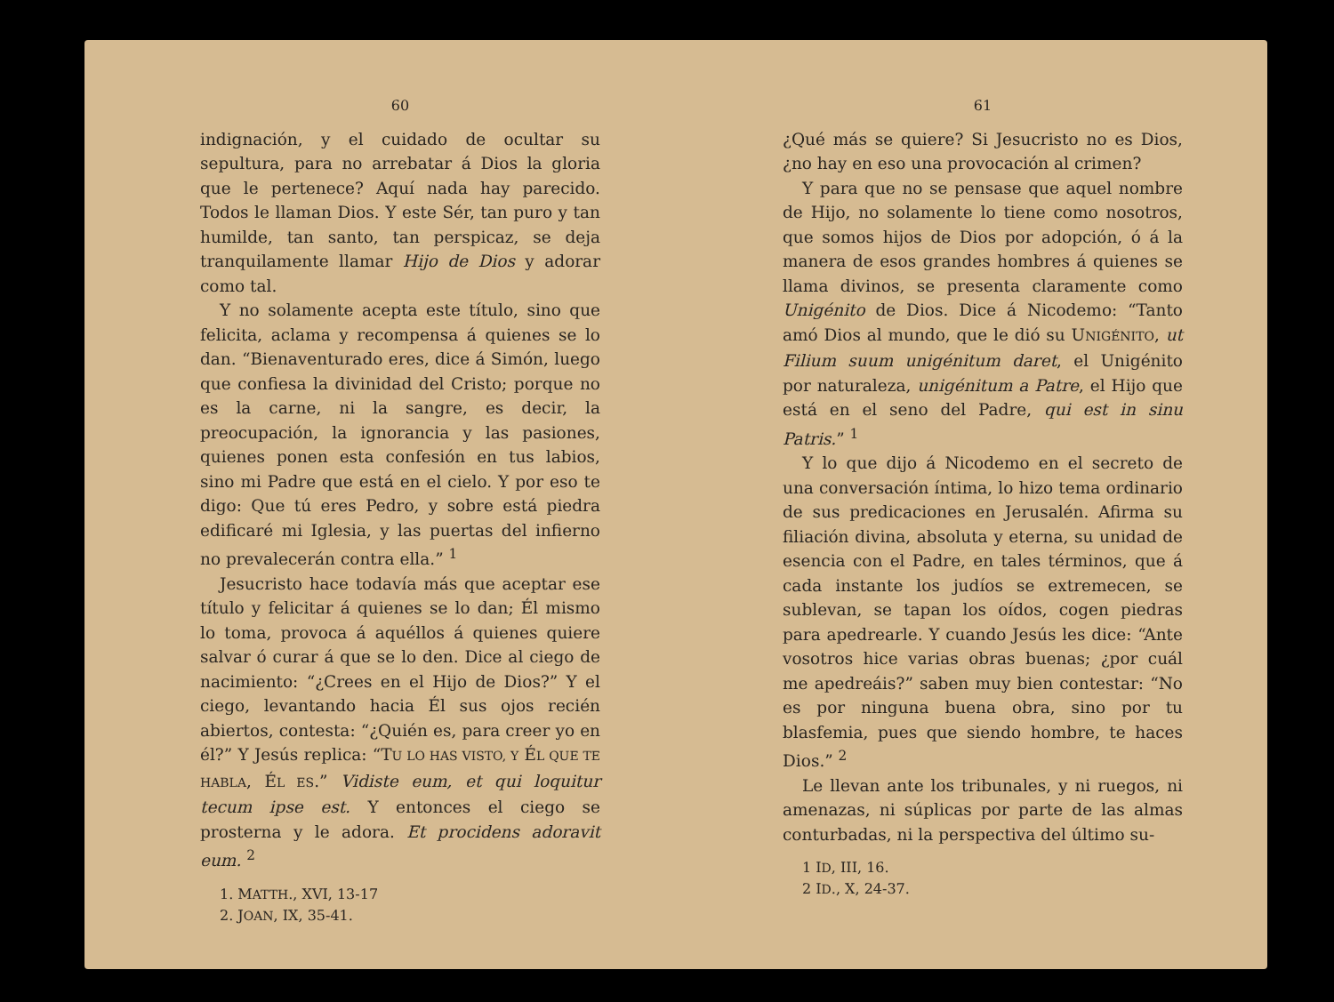60
indignación, y el cuidado de ocultar su sepultura, para no arrebatar á Dios la gloria que le pertenece? Aquí nada hay parecido. Todos le llaman Dios. Y este Sér, tan puro y tan humilde, tan santo, tan perspicaz, se deja tranquilamente llamar Hijo de Dios y adorar como tal.
Y no solamente acepta este título, sino que felicita, aclama y recompensa á quienes se lo dan. “Bienaventurado eres, dice á Simón, luego que confiesa la divinidad del Cristo; porque no es la carne, ni la sangre, es decir, la preocupación, la ignorancia y las pasiones, quienes ponen esta confesión en tus labios, sino mi Padre que está en el cielo. Y por eso te digo: Que tú eres Pedro, y sobre está piedra edificaré mi Iglesia, y las puertas del infierno no prevalecerán contra ella.” <sup>1</sup>
Jesucristo hace todavía más que aceptar ese título y felicitar á quienes se lo dan; Él mismo lo toma, provoca á aquéllos á quienes quiere salvar ó curar á que se lo den. Dice al ciego de nacimiento: “¿Crees en el Hijo de Dios?” Y el ciego, levantando hacia Él sus ojos recién abiertos, contesta: “¿Quién es, para creer yo en él?” Y Jesús replica: “TU LO HAS VISTO, Y ÉL QUE TE HABLA, ÉL ES.” Vidiste eum, et qui loquitur tecum ipse est. Y entonces el ciego se prosterna y le adora. Et procidens adoravit eum. <sup>2</sup>
1. MATTH., XVI, 13-17
2. JOAN, IX, 35-41.
61
¿Qué más se quiere? Si Jesucristo no es Dios, ¿no hay en eso una provocación al crimen?
Y para que no se pensase que aquel nombre de Hijo, no solamente lo tiene como nosotros, que somos hijos de Dios por adopción, ó á la manera de esos grandes hombres á quienes se llama divinos, se presenta claramente como Unigénito de Dios. Dice á Nicodemo: “Tanto amó Dios al mundo, que le dió su UNIGÉNITO, ut Filium suum unigénitum daret, el Unigénito por naturaleza, unigénitum a Patre, el Hijo que está en el seno del Padre, qui est in sinu Patris.” <sup>1</sup>
Y lo que dijo á Nicodemo en el secreto de una conversación íntima, lo hizo tema ordinario de sus predicaciones en Jerusalén. Afirma su filiación divina, absoluta y eterna, su unidad de esencia con el Padre, en tales términos, que á cada instante los judíos se extremecen, se sublevan, se tapan los oídos, cogen piedras para apedrearle. Y cuando Jesús les dice: “Ante vosotros hice varias obras buenas; ¿por cuál me apedreáis?” saben muy bien contestar: “No es por ninguna buena obra, sino por tu blasfemia, pues que siendo hombre, te haces Dios.” <sup>2</sup>
Le llevan ante los tribunales, y ni ruegos, ni amenazas, ni súplicas por parte de las almas conturbadas, ni la perspectiva del último su-
1 ID, III, 16.
2 ID., X, 24-37.